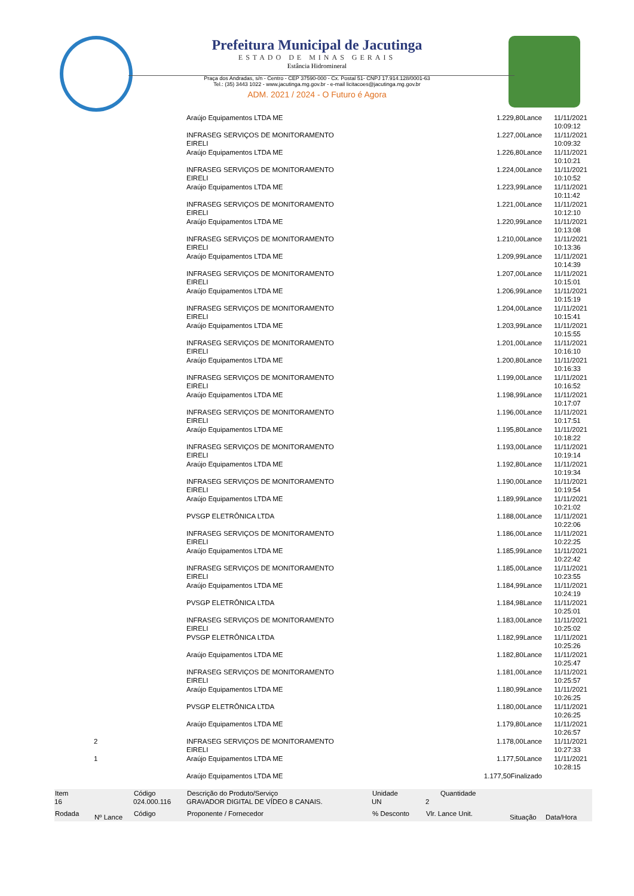Prefeitura Municipal de Jacutinga
ESTADO DE MINAS GERAIS
Estância Hidromineral
Praça dos Andradas, s/n - Centro - CEP 37590-000 - Cx. Postal 51- CNPJ 17.914.128/0001-63
Tel.: (35) 3443 1022 - www.jacutinga.mg.gov.br - e-mail licitacoes@jacutinga.mg.gov.br
ADM. 2021 / 2024 - O Futuro é Agora
| | | | Araújo Equipamentos LTDA ME | 1.229,80Lance | 11/11/2021 10:09:12 |
| | | | INFRASEG SERVIÇOS DE MONITORAMENTO EIRELI | 1.227,00Lance | 11/11/2021 10:09:32 |
| | | | Araújo Equipamentos LTDA ME | 1.226,80Lance | 11/11/2021 10:10:21 |
| | | | INFRASEG SERVIÇOS DE MONITORAMENTO EIRELI | 1.224,00Lance | 11/11/2021 10:10:52 |
| | | | Araújo Equipamentos LTDA ME | 1.223,99Lance | 11/11/2021 10:11:42 |
| | | | INFRASEG SERVIÇOS DE MONITORAMENTO EIRELI | 1.221,00Lance | 11/11/2021 10:12:10 |
| | | | Araújo Equipamentos LTDA ME | 1.220,99Lance | 11/11/2021 10:13:08 |
| | | | INFRASEG SERVIÇOS DE MONITORAMENTO EIRELI | 1.210,00Lance | 11/11/2021 10:13:36 |
| | | | Araújo Equipamentos LTDA ME | 1.209,99Lance | 11/11/2021 10:14:39 |
| | | | INFRASEG SERVIÇOS DE MONITORAMENTO EIRELI | 1.207,00Lance | 11/11/2021 10:15:01 |
| | | | Araújo Equipamentos LTDA ME | 1.206,99Lance | 11/11/2021 10:15:19 |
| | | | INFRASEG SERVIÇOS DE MONITORAMENTO EIRELI | 1.204,00Lance | 11/11/2021 10:15:41 |
| | | | Araújo Equipamentos LTDA ME | 1.203,99Lance | 11/11/2021 10:15:55 |
| | | | INFRASEG SERVIÇOS DE MONITORAMENTO EIRELI | 1.201,00Lance | 11/11/2021 10:16:10 |
| | | | Araújo Equipamentos LTDA ME | 1.200,80Lance | 11/11/2021 10:16:33 |
| | | | INFRASEG SERVIÇOS DE MONITORAMENTO EIRELI | 1.199,00Lance | 11/11/2021 10:16:52 |
| | | | Araújo Equipamentos LTDA ME | 1.198,99Lance | 11/11/2021 10:17:07 |
| | | | INFRASEG SERVIÇOS DE MONITORAMENTO EIRELI | 1.196,00Lance | 11/11/2021 10:17:51 |
| | | | Araújo Equipamentos LTDA ME | 1.195,80Lance | 11/11/2021 10:18:22 |
| | | | INFRASEG SERVIÇOS DE MONITORAMENTO EIRELI | 1.193,00Lance | 11/11/2021 10:19:14 |
| | | | Araújo Equipamentos LTDA ME | 1.192,80Lance | 11/11/2021 10:19:34 |
| | | | INFRASEG SERVIÇOS DE MONITORAMENTO EIRELI | 1.190,00Lance | 11/11/2021 10:19:54 |
| | | | Araújo Equipamentos LTDA ME | 1.189,99Lance | 11/11/2021 10:21:02 |
| | | | PVSGP ELETRÔNICA LTDA | 1.188,00Lance | 11/11/2021 10:22:06 |
| | | | INFRASEG SERVIÇOS DE MONITORAMENTO EIRELI | 1.186,00Lance | 11/11/2021 10:22:25 |
| | | | Araújo Equipamentos LTDA ME | 1.185,99Lance | 11/11/2021 10:22:42 |
| | | | INFRASEG SERVIÇOS DE MONITORAMENTO EIRELI | 1.185,00Lance | 11/11/2021 10:23:55 |
| | | | Araújo Equipamentos LTDA ME | 1.184,99Lance | 11/11/2021 10:24:19 |
| | | | PVSGP ELETRÔNICA LTDA | 1.184,98Lance | 11/11/2021 10:25:01 |
| | | | INFRASEG SERVIÇOS DE MONITORAMENTO EIRELI | 1.183,00Lance | 11/11/2021 10:25:02 |
| | | | PVSGP ELETRÔNICA LTDA | 1.182,99Lance | 11/11/2021 10:25:26 |
| | | | Araújo Equipamentos LTDA ME | 1.182,80Lance | 11/11/2021 10:25:47 |
| | | | INFRASEG SERVIÇOS DE MONITORAMENTO EIRELI | 1.181,00Lance | 11/11/2021 10:25:57 |
| | | | Araújo Equipamentos LTDA ME | 1.180,99Lance | 11/11/2021 10:26:25 |
| | | | PVSGP ELETRÔNICA LTDA | 1.180,00Lance | 11/11/2021 10:26:25 |
| | | | Araújo Equipamentos LTDA ME | 1.179,80Lance | 11/11/2021 10:26:57 |
| | 2 | | INFRASEG SERVIÇOS DE MONITORAMENTO EIRELI | 1.178,00Lance | 11/11/2021 10:27:33 |
| | 1 | | Araújo Equipamentos LTDA ME | 1.177,50Lance | 11/11/2021 10:28:15 |
| | | | Araújo Equipamentos LTDA ME | 1.177,50Finalizado | |
| Item | | Código | Descrição do Produto/Serviço | Unidade | Quantidade | | |
| --- | --- | --- | --- | --- | --- | --- | --- |
| 16 | | 024.000.116 | GRAVADOR DIGITAL DE VÍDEO 8 CANAIS. | UN | 2 | | |
| Rodada | Nº Lance | Código | Proponente / Fornecedor | % Desconto | Vlr. Lance Unit. | Situação | Data/Hora |